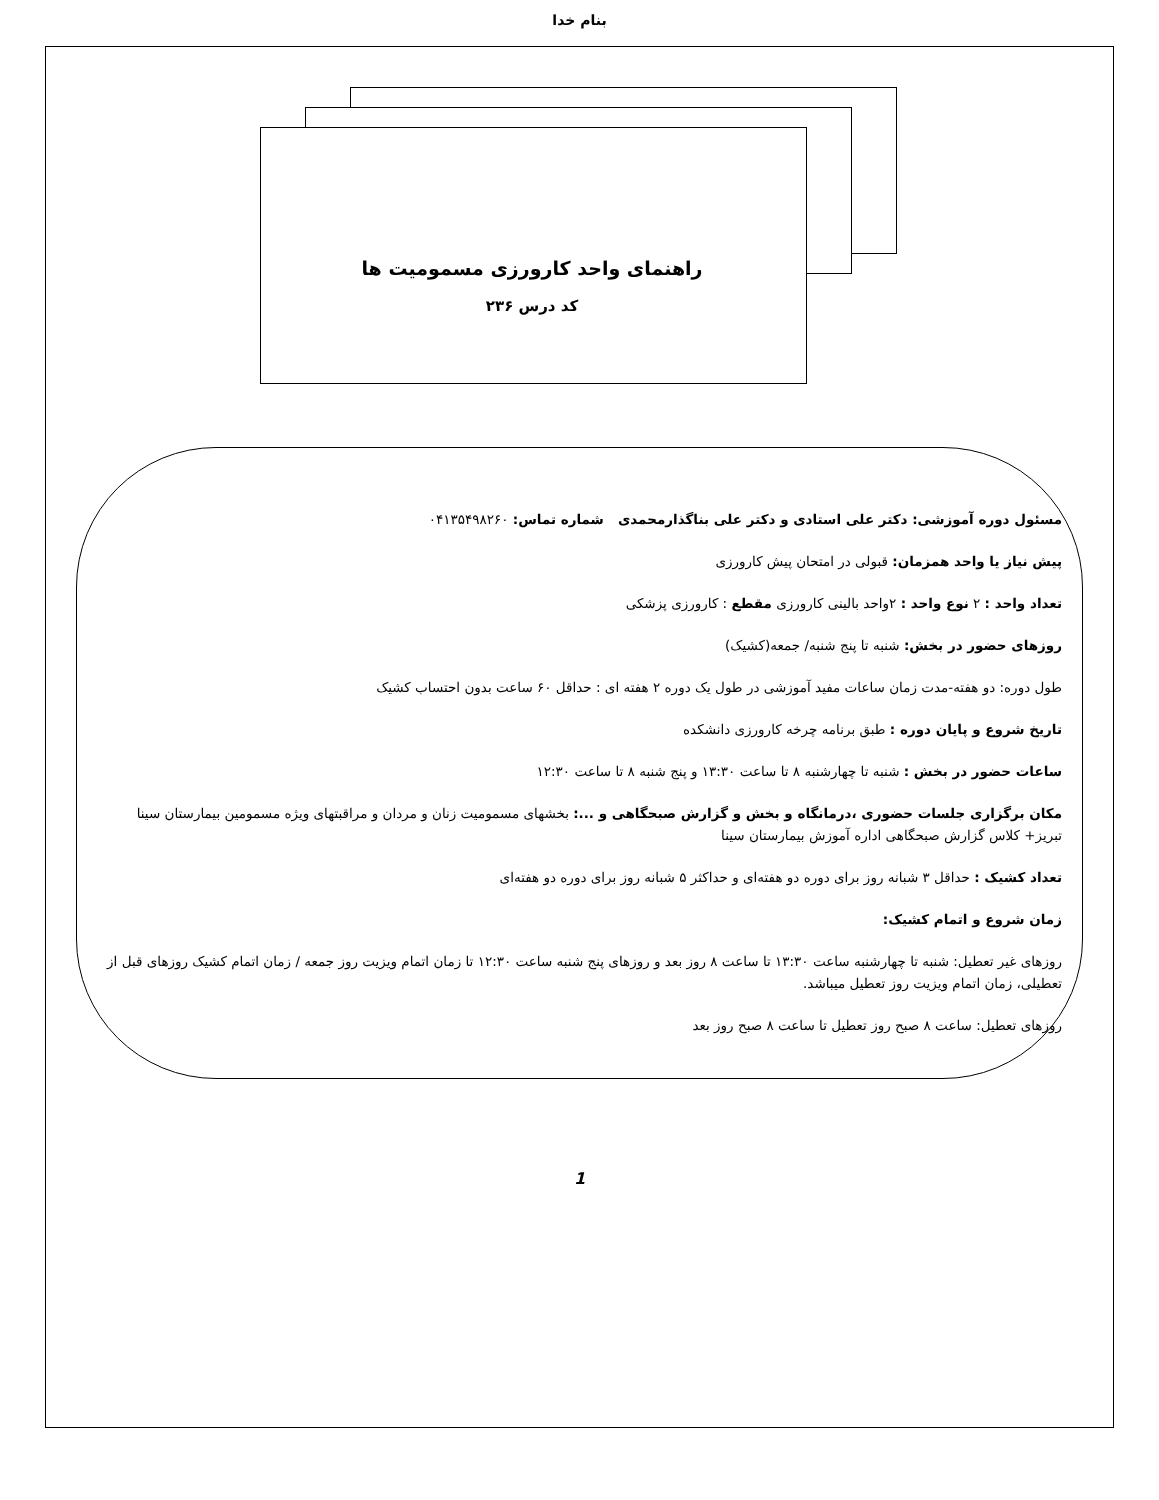بنام خدا
راهنمای واحد کارورزی مسمومیت ها
کد درس ۲۳۶
مسئول دوره آموزشی: دکتر علی استادی و دکتر علی بناگذارمحمدی شماره تماس: ۰۴۱۳۵۴۹۸۲۶۰
پیش نیاز یا واحد همزمان: قبولی در امتحان پیش کارورزی
تعداد واحد : ۲ نوع واحد : ۲واحد بالینی کارورزی مقطع : کارورزی پزشکی
روزهای حضور در بخش: شنبه تا پنج شنبه/ جمعه(کشیک)
طول دوره: دو هفته-مدت زمان ساعات مفید آموزشی در طول یک دوره ۲ هفته ای : حداقل ۶۰ ساعت بدون احتساب کشیک
تاریخ شروع و پایان دوره : طبق برنامه چرخه کارورزی دانشکده
ساعات حضور در بخش : شنبه تا چهارشنبه ۸ تا ساعت ۱۳:۳۰ و پنج شنبه ۸ تا ساعت ۱۲:۳۰
مکان برگزاری جلسات حضوری ،درمانگاه و بخش و گزارش صبحگاهی و ...: بخشهای مسمومیت زنان و مردان و مراقبتهای ویژه مسمومین بیمارستان سینا تبریز+ کلاس گزارش صبحگاهی اداره آموزش بیمارستان سینا
تعداد کشیک : حداقل ۳ شبانه روز برای دوره دو هفته‌ای و حداکثر ۵ شبانه روز برای دوره دو هفته‌ای
زمان شروع و اتمام کشیک:
روزهای غیر تعطیل: شنبه تا چهارشنبه ساعت ۱۳:۳۰ تا ساعت ۸ روز بعد و روزهای پنج شنبه ساعت ۱۲:۳۰ تا زمان اتمام ویزیت روز جمعه / زمان اتمام کشیک روزهای قبل از تعطیلی، زمان اتمام ویزیت روز تعطیل میباشد.
روزهای تعطیل: ساعت ۸ صبح روز تعطیل تا ساعت ۸ صبح روز بعد
1